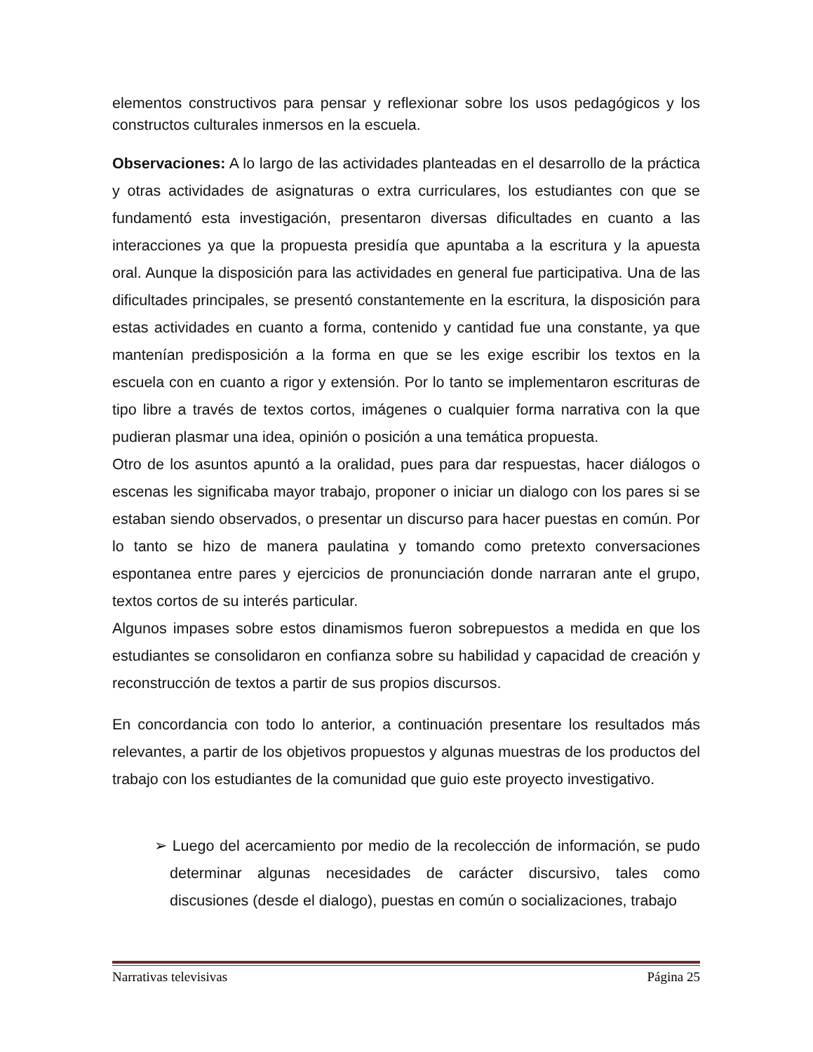elementos constructivos para pensar y reflexionar sobre los usos pedagógicos y los constructos culturales inmersos en la escuela.
Observaciones: A lo largo de las actividades planteadas en el desarrollo de la práctica y otras actividades de asignaturas o extra curriculares, los estudiantes con que se fundamentó esta investigación, presentaron diversas dificultades en cuanto a las interacciones ya que la propuesta presidía que apuntaba a la escritura y la apuesta oral. Aunque la disposición para las actividades en general fue participativa. Una de las dificultades principales, se presentó constantemente en la escritura, la disposición para estas actividades en cuanto a forma, contenido y cantidad fue una constante, ya que mantenían predisposición a la forma en que se les exige escribir los textos en la escuela con en cuanto a rigor y extensión. Por lo tanto se implementaron escrituras de tipo libre a través de textos cortos, imágenes o cualquier forma narrativa con la que pudieran plasmar una idea, opinión o posición a una temática propuesta.
Otro de los asuntos apuntó a la oralidad, pues para dar respuestas, hacer diálogos o escenas les significaba mayor trabajo, proponer o iniciar un dialogo con los pares si se estaban siendo observados, o presentar un discurso para hacer puestas en común. Por lo tanto se hizo de manera paulatina y tomando como pretexto conversaciones espontanea entre pares y ejercicios de pronunciación donde narraran ante el grupo, textos cortos de su interés particular.
Algunos impases sobre estos dinamismos fueron sobrepuestos a medida en que los estudiantes se consolidaron en confianza sobre su habilidad y capacidad de creación y reconstrucción de textos a partir de sus propios discursos.
En concordancia con todo lo anterior, a continuación presentare los resultados más relevantes, a partir de los objetivos propuestos y algunas muestras de los productos del trabajo con los estudiantes de la comunidad que guio este proyecto investigativo.
➢ Luego del acercamiento por medio de la recolección de información, se pudo determinar algunas necesidades de carácter discursivo, tales como discusiones (desde el dialogo), puestas en común o socializaciones, trabajo
Narrativas televisivas Página 25